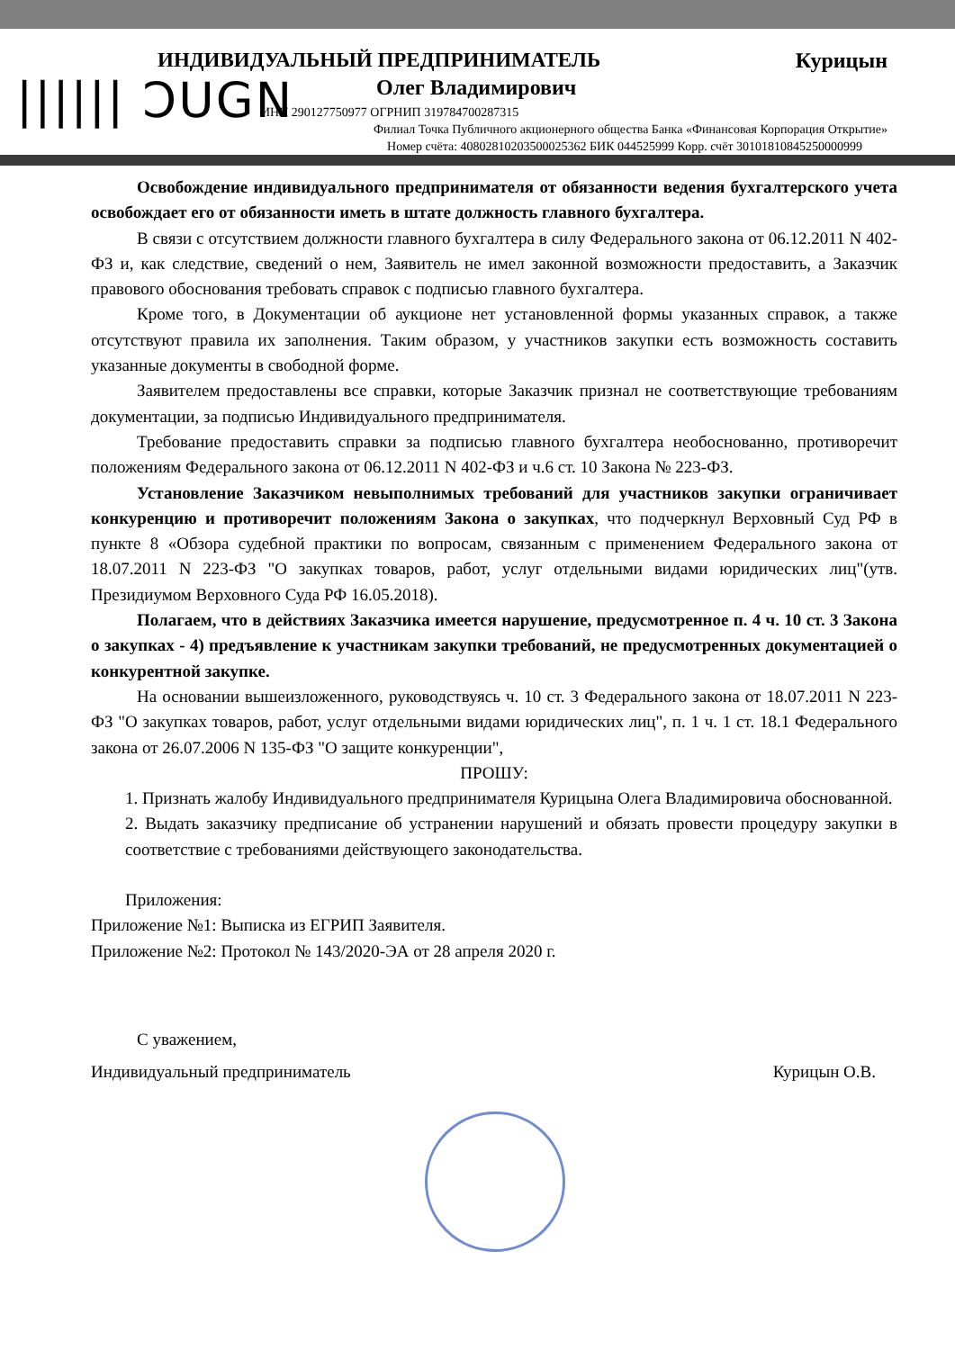|||||| ƆUGN
ИНДИВИДУАЛЬНЫЙ ПРЕДПРИНИМАТЕЛЬ Курицын
Олег Владимирович
ИНН 290127750977 ОГРНИП 319784700287315
Филиал Точка Публичного акционерного общества Банка «Финансовая Корпорация Открытие»
Номер счёта: 40802810203500025362 БИК 044525999 Корр. счёт 30101810845250000999
Освобождение индивидуального предпринимателя от обязанности ведения бухгалтерского учета освобождает его от обязанности иметь в штате должность главного бухгалтера.
В связи с отсутствием должности главного бухгалтера в силу Федерального закона от 06.12.2011 N 402-ФЗ и, как следствие, сведений о нем, Заявитель не имел законной возможности предоставить, а Заказчик правового обоснования требовать справок с подписью главного бухгалтера.
Кроме того, в Документации об аукционе нет установленной формы указанных справок, а также отсутствуют правила их заполнения. Таким образом, у участников закупки есть возможность составить указанные документы в свободной форме.
Заявителем предоставлены все справки, которые Заказчик признал не соответствующие требованиям документации, за подписью Индивидуального предпринимателя.
Требование предоставить справки за подписью главного бухгалтера необоснованно, противоречит положениям Федерального закона от 06.12.2011 N 402-ФЗ и ч.6 ст. 10 Закона № 223-ФЗ.
Установление Заказчиком невыполнимых требований для участников закупки ограничивает конкуренцию и противоречит положениям Закона о закупках, что подчеркнул Верховный Суд РФ в пункте 8 «Обзора судебной практики по вопросам, связанным с применением Федерального закона от 18.07.2011 N 223-ФЗ "О закупках товаров, работ, услуг отдельными видами юридических лиц"(утв. Президиумом Верховного Суда РФ 16.05.2018).
Полагаем, что в действиях Заказчика имеется нарушение, предусмотренное п. 4 ч. 10 ст. 3 Закона о закупках - 4) предъявление к участникам закупки требований, не предусмотренных документацией о конкурентной закупке.
На основании вышеизложенного, руководствуясь ч. 10 ст. 3 Федерального закона от 18.07.2011 N 223-ФЗ "О закупках товаров, работ, услуг отдельными видами юридических лиц", п. 1 ч. 1 ст. 18.1 Федерального закона от 26.07.2006 N 135-ФЗ "О защите конкуренции",
ПРОШУ:
1. Признать жалобу Индивидуального предпринимателя Курицына Олега Владимировича обоснованной.
2. Выдать заказчику предписание об устранении нарушений и обязать провести процедуру закупки в соответствие с требованиями действующего законодательства.
Приложения:
Приложение №1: Выписка из ЕГРИП Заявителя.
Приложение №2: Протокол № 143/2020-ЭА от 28 апреля 2020 г.
С уважением,
Индивидуальный предприниматель Курицын О.В.